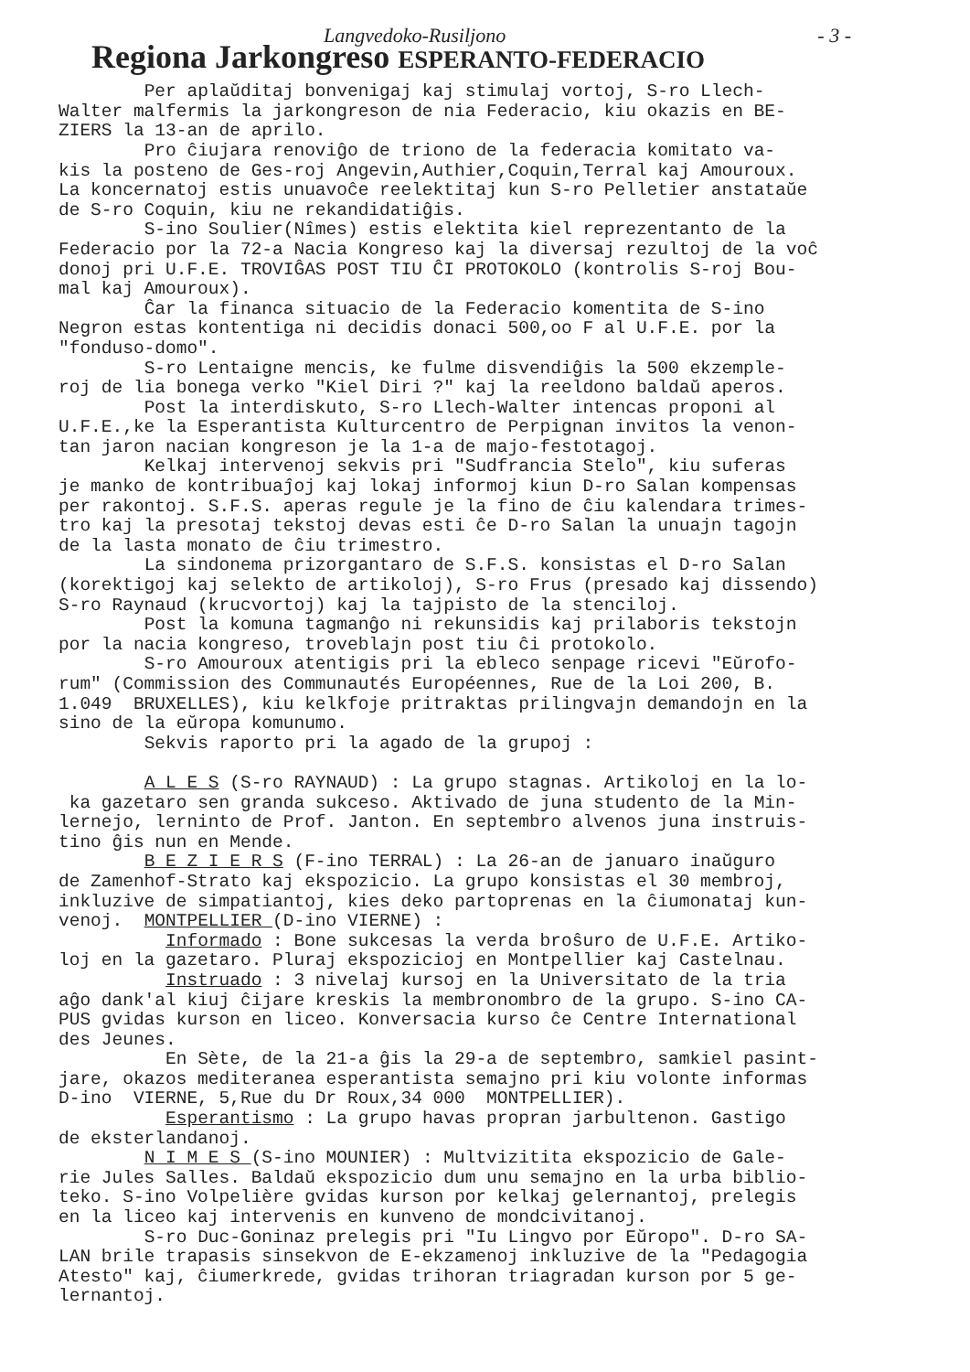Langvedoko-Rusiljono - 3 -
Regiona Jarkongreso ESPERANTO-FEDERACIO
Per aplaŭditaj bonvenigaj kaj stimulaj vortoj, S-ro Llech- Walter malfermis la jarkongreson de nia Federacio, kiu okazis en BE- ZIERS la 13-an de aprilo. Pro ĉiujara renoviĝo de triono de la federacia komitato va- kis la posteno de Ges-roj Angevin,Authier,Coquin,Terral kaj Amouroux. La koncernatoj estis unuavoĉe reelektitaj kun S-ro Pelletier anstataŭe de S-ro Coquin, kiu ne rekandidatiĝis. S-ino Soulier(Nîmes) estis elektita kiel reprezentanto de la Federacio por la 72-a Nacia Kongreso kaj la diversaj rezultoj de la voĉ donoj pri U.F.E. TROVIĜAS POST TIU ĈI PROTOKOLO (kontrolis S-roj Bou- mal kaj Amouroux). Ĉar la financa situacio de la Federacio komentita de S-ino Negron estas kontentiga ni decidis donaci 500,oo F al U.F.E. por la "fonduso-domo". S-ro Lentaigne mencis, ke fulme disvendiĝis la 500 ekzemple- roj de lia bonega verko "Kiel Diri ?" kaj la reeldono baldaŭ aperos. Post la interdiskuto, S-ro Llech-Walter intencas proponi al U.F.E.,ke la Esperantista Kulturcentro de Perpignan invitos la venon- tan jaron nacian kongreson je la 1-a de majo-festotagoj. Kelkaj intervenoj sekvis pri "Sudfrancia Stelo", kiu suferas je manko de kontribuaĵoj kaj lokaj informoj kiun D-ro Salan kompensas per rakontoj. S.F.S. aperas regule je la fino de ĉiu kalendara trimes- tro kaj la presotaj tekstoj devas esti ĉe D-ro Salan la unuajn tagojn de la lasta monato de ĉiu trimestro. La sindonema prizorgantaro de S.F.S. konsistas el D-ro Salan (korektigoj kaj selekto de artikoloj), S-ro Frus (presado kaj dissendo) S-ro Raynaud (krucvortoj) kaj la tajpisto de la stenciloj. Post la komuna tagmanĝo ni rekunsidis kaj prilaboris tekstojn por la nacia kongreso, troveblajn post tiu ĉi protokolo. S-ro Amouroux atentigis pri la ebleco senpage ricevi "Eŭrofo- rum" (Commission des Communautés Européennes, Rue de la Loi 200, B. 1.049 BRUXELLES), kiu kelkfoje pritraktas prilingvajn demandojn en la sino de la eŭropa komunumo. Sekvis raporto pri la agado de la grupoj : A L E S (S-ro RAYNAUD) : La grupo stagnas. Artikoloj en la lo- ka gazetaro sen granda sukceso. Aktivado de juna studento de la Min- lernejo, lerninto de Prof. Janton. En septembro alvenos juna instruis- tino ĝis nun en Mende. B E Z I E R S (F-ino TERRAL) : La 26-an de januaro inaŭguro de Zamenhof-Strato kaj ekspozicio. La grupo konsistas el 30 membroj, inkluzive de simpatiantoj, kies deko partoprenas en la ĉiumonataj kun- venoj. MONTPELLIER (D-ino VIERNE) : Informado : Bone sukcesas la verda broŝuro de U.F.E. Artiko- loj en la gazetaro. Pluraj ekspozicioj en Montpellier kaj Castelnau. Instruado : 3 nivelaj kursoj en la Universitato de la tria aĝo dank'al kiuj ĉijare kreskis la membronombro de la grupo. S-ino CA- PUS gvidas kurson en liceo. Konversacia kurso ĉe Centre International des Jeunes. En Sète, de la 21-a ĝis la 29-a de septembro, samkiel pasint- jare, okazos mediteranea esperantista semajno pri kiu volonte informas D-ino VIERNE, 5,Rue du Dr Roux,34 000 MONTPELLIER). Esperantismo : La grupo havas propran jarbultenon. Gastigo de eksterlandanoj. N I M E S (S-ino MOUNIER) : Multvizitita ekspozicio de Gale- rie Jules Salles. Baldaŭ ekspozicio dum unu semajno en la urba biblio- teko. S-ino Volpelière gvidas kurson por kelkaj gelernantoj, prelegis en la liceo kaj intervenis en kunveno de mondcivitanoj. S-ro Duc-Goninaz prelegis pri "Iu Lingvo por Eŭropo". D-ro SA- LAN brile trapasis sinsekvon de E-ekzamenoj inkluzive de la "Pedagogia Atesto" kaj, ĉiumerkrede, gvidas trihoran triagradan kurson por 5 ge- lernantoj.